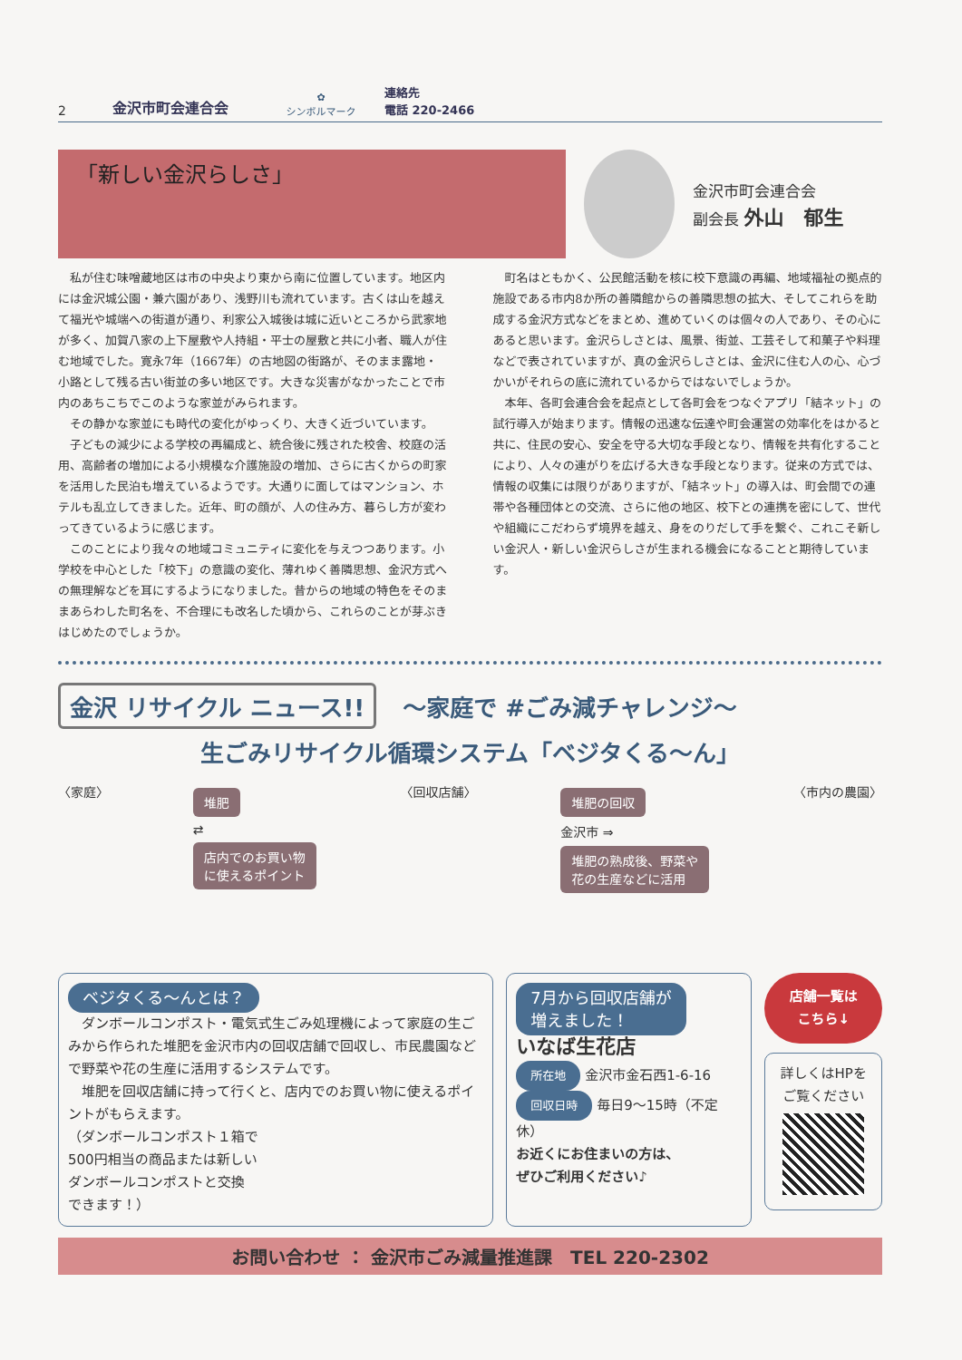2
金沢市町会連合会
✿
シンボルマーク
連絡先
電話 220-2466
「新しい金沢らしさ」
金沢市町会連合会
副会長 外山　郁生
私が住む味噌蔵地区は市の中央より東から南に位置しています。地区内には金沢城公園・兼六園があり、浅野川も流れています。古くは山を越えて福光や城端への街道が通り、利家公入城後は城に近いところから武家地が多く、加賀八家の上下屋敷や人持組・平士の屋敷と共に小者、職人が住む地域でした。寛永7年（1667年）の古地図の街路が、そのまま露地・小路として残る古い街並の多い地区です。大きな災害がなかったことで市内のあちこちでこのような家並がみられます。
その静かな家並にも時代の変化がゆっくり、大きく近づいています。
子どもの減少による学校の再編成と、統合後に残された校舎、校庭の活用、高齢者の増加による小規模な介護施設の増加、さらに古くからの町家を活用した民泊も増えているようです。大通りに面してはマンション、ホテルも乱立してきました。近年、町の顔が、人の住み方、暮らし方が変わってきているように感じます。
このことにより我々の地域コミュニティに変化を与えつつあります。小学校を中心とした「校下」の意識の変化、薄れゆく善隣思想、金沢方式への無理解などを耳にするようになりました。昔からの地域の特色をそのままあらわした町名を、不合理にも改名した頃から、これらのことが芽ぶきはじめたのでしょうか。
町名はともかく、公民館活動を核に校下意識の再編、地域福祉の拠点的施設である市内8か所の善隣館からの善隣思想の拡大、そしてこれらを助成する金沢方式などをまとめ、進めていくのは個々の人であり、その心にあると思います。金沢らしさとは、風景、街並、工芸そして和菓子や料理などで表されていますが、真の金沢らしさとは、金沢に住む人の心、心づかいがそれらの底に流れているからではないでしょうか。
本年、各町会連合会を起点として各町会をつなぐアプリ「結ネット」の試行導入が始まります。情報の迅速な伝達や町会運営の効率化をはかると共に、住民の安心、安全を守る大切な手段となり、情報を共有化することにより、人々の連がりを広げる大きな手段となります。従来の方式では、情報の収集には限りがありますが、「結ネット」の導入は、町会間での連帯や各種団体との交流、さらに他の地区、校下との連携を密にして、世代や組織にこだわらず境界を越え、身をのりだして手を繋ぐ、これこそ新しい金沢人・新しい金沢らしさが生まれる機会になることと期待しています。
金沢 リサイクル ニュース!! ～家庭で #ごみ減チャレンジ～
生ごみリサイクル循環システム「ベジタくる～ん」
〈家庭〉
堆肥
⇄
店内でのお買い物
に使えるポイント
〈回収店舗〉
堆肥の回収
金沢市 ⇒
堆肥の熟成後、野菜や
花の生産などに活用
〈市内の農園〉
ベジタくる～んとは？
　ダンボールコンポスト・電気式生ごみ処理機によって家庭の生ごみから作られた堆肥を金沢市内の回収店舗で回収し、市民農園などで野菜や花の生産に活用するシステムです。
　堆肥を回収店舗に持って行くと、店内でのお買い物に使えるポイントがもらえます。
（ダンボールコンポスト１箱で
500円相当の商品または新しい
ダンボールコンポストと交換
できます！）
7月から回収店舗が
増えました！
いなば生花店
所在地 金沢市金石西1-6-16
回収日時 毎日9～15時（不定休）
お近くにお住まいの方は、
ぜひご利用ください♪
店舗一覧は
こちら↓
詳しくはHPを
ご覧ください
お問い合わせ ： 金沢市ごみ減量推進課　TEL 220-2302